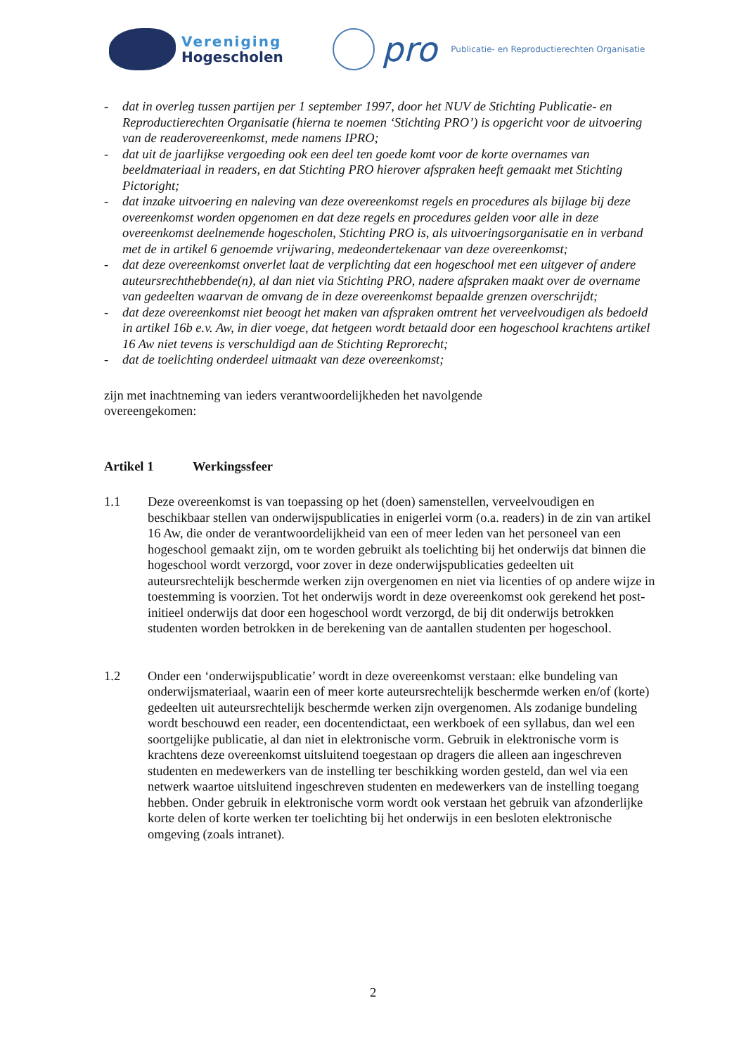Vereniging
Hogescholen
pro
Publicatie- en Reproductierechten Organisatie
- dat in overleg tussen partijen per 1 september 1997, door het NUV de Stichting Publicatie- en Reproductierechten Organisatie (hierna te noemen ‘Stichting PRO’) is opgericht voor de uitvoering van de readerovereenkomst, mede namens IPRO;
- dat uit de jaarlijkse vergoeding ook een deel ten goede komt voor de korte overnames van beeldmateriaal in readers, en dat Stichting PRO hierover afspraken heeft gemaakt met Stichting Pictoright;
- dat inzake uitvoering en naleving van deze overeenkomst regels en procedures als bijlage bij deze overeenkomst worden opgenomen en dat deze regels en procedures gelden voor alle in deze overeenkomst deelnemende hogescholen, Stichting PRO is, als uitvoeringsorganisatie en in verband met de in artikel 6 genoemde vrijwaring, medeondertekenaar van deze overeenkomst;
- dat deze overeenkomst onverlet laat de verplichting dat een hogeschool met een uitgever of andere auteursrechthebbende(n), al dan niet via Stichting PRO, nadere afspraken maakt over de overname van gedeelten waarvan de omvang de in deze overeenkomst bepaalde grenzen overschrijdt;
- dat deze overeenkomst niet beoogt het maken van afspraken omtrent het verveelvoudigen als bedoeld in artikel 16b e.v. Aw, in dier voege, dat hetgeen wordt betaald door een hogeschool krachtens artikel 16 Aw niet tevens is verschuldigd aan de Stichting Reprorecht;
- dat de toelichting onderdeel uitmaakt van deze overeenkomst;
zijn met inachtneming van ieders verantwoordelijkheden het navolgende overeengekomen:
Artikel 1 Werkingssfeer
1.1 Deze overeenkomst is van toepassing op het (doen) samenstellen, verveelvoudigen en beschikbaar stellen van onderwijspublicaties in enigerlei vorm (o.a. readers) in de zin van artikel 16 Aw, die onder de verantwoordelijkheid van een of meer leden van het personeel van een hogeschool gemaakt zijn, om te worden gebruikt als toelichting bij het onderwijs dat binnen die hogeschool wordt verzorgd, voor zover in deze onderwijspublicaties gedeelten uit auteursrechtelijk beschermde werken zijn overgenomen en niet via licenties of op andere wijze in toestemming is voorzien. Tot het onderwijs wordt in deze overeenkomst ook gerekend het post-initieel onderwijs dat door een hogeschool wordt verzorgd, de bij dit onderwijs betrokken studenten worden betrokken in de berekening van de aantallen studenten per hogeschool.
1.2 Onder een ‘onderwijspublicatie’ wordt in deze overeenkomst verstaan: elke bundeling van onderwijsmateriaal, waarin een of meer korte auteursrechtelijk beschermde werken en/of (korte) gedeelten uit auteursrechtelijk beschermde werken zijn overgenomen. Als zodanige bundeling wordt beschouwd een reader, een docentendictaat, een werkboek of een syllabus, dan wel een soortgelijke publicatie, al dan niet in elektronische vorm. Gebruik in elektronische vorm is krachtens deze overeenkomst uitsluitend toegestaan op dragers die alleen aan ingeschreven studenten en medewerkers van de instelling ter beschikking worden gesteld, dan wel via een netwerk waartoe uitsluitend ingeschreven studenten en medewerkers van de instelling toegang hebben. Onder gebruik in elektronische vorm wordt ook verstaan het gebruik van afzonderlijke korte delen of korte werken ter toelichting bij het onderwijs in een besloten elektronische omgeving (zoals intranet).
2